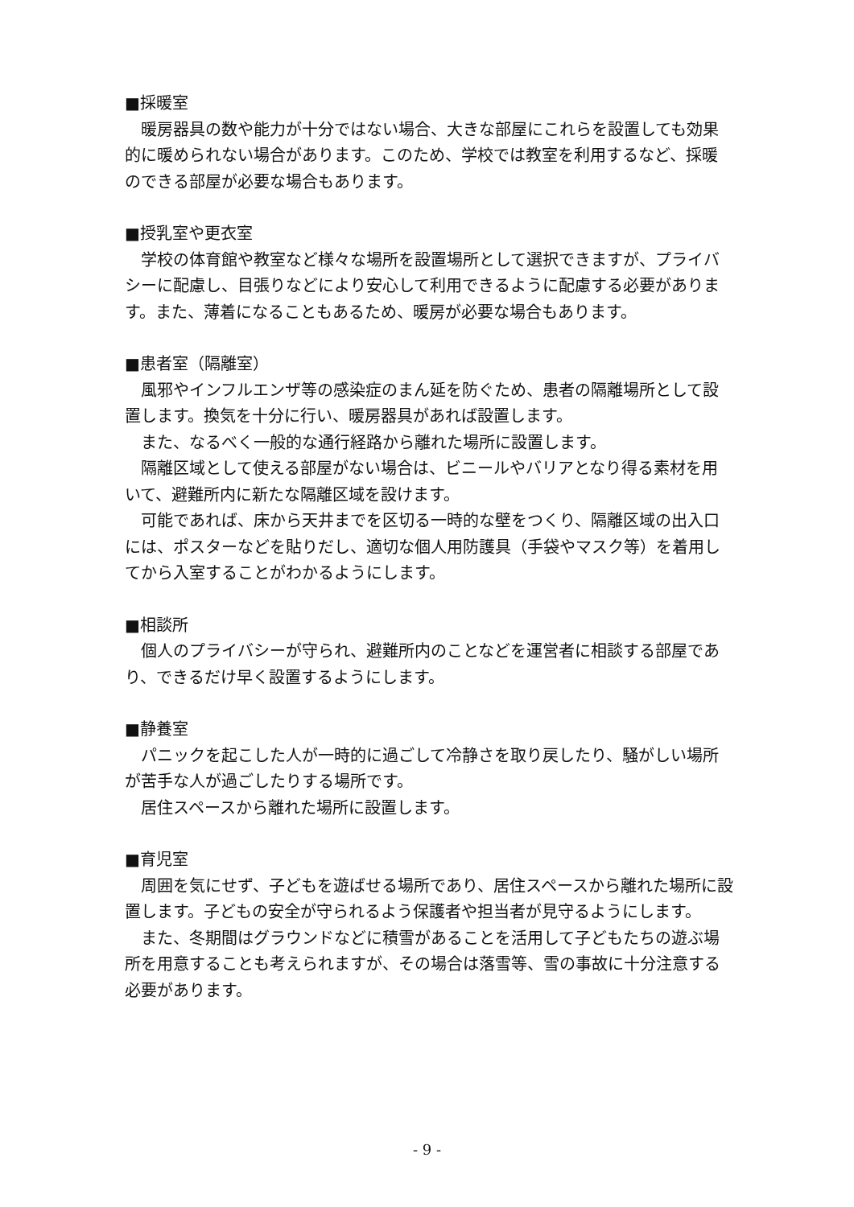■採暖室
暖房器具の数や能力が十分ではない場合、大きな部屋にこれらを設置しても効果的に暖められない場合があります。このため、学校では教室を利用するなど、採暖のできる部屋が必要な場合もあります。
■授乳室や更衣室
学校の体育館や教室など様々な場所を設置場所として選択できますが、プライバシーに配慮し、目張りなどにより安心して利用できるように配慮する必要があります。また、薄着になることもあるため、暖房が必要な場合もあります。
■患者室（隔離室）
風邪やインフルエンザ等の感染症のまん延を防ぐため、患者の隔離場所として設置します。換気を十分に行い、暖房器具があれば設置します。
また、なるべく一般的な通行経路から離れた場所に設置します。
隔離区域として使える部屋がない場合は、ビニールやバリアとなり得る素材を用いて、避難所内に新たな隔離区域を設けます。
可能であれば、床から天井までを区切る一時的な壁をつくり、隔離区域の出入口には、ポスターなどを貼りだし、適切な個人用防護具（手袋やマスク等）を着用してから入室することがわかるようにします。
■相談所
個人のプライバシーが守られ、避難所内のことなどを運営者に相談する部屋であり、できるだけ早く設置するようにします。
■静養室
パニックを起こした人が一時的に過ごして冷静さを取り戻したり、騒がしい場所が苦手な人が過ごしたりする場所です。
居住スペースから離れた場所に設置します。
■育児室
周囲を気にせず、子どもを遊ばせる場所であり、居住スペースから離れた場所に設置します。子どもの安全が守られるよう保護者や担当者が見守るようにします。
また、冬期間はグラウンドなどに積雪があることを活用して子どもたちの遊ぶ場所を用意することも考えられますが、その場合は落雪等、雪の事故に十分注意する必要があります。
- 9 -